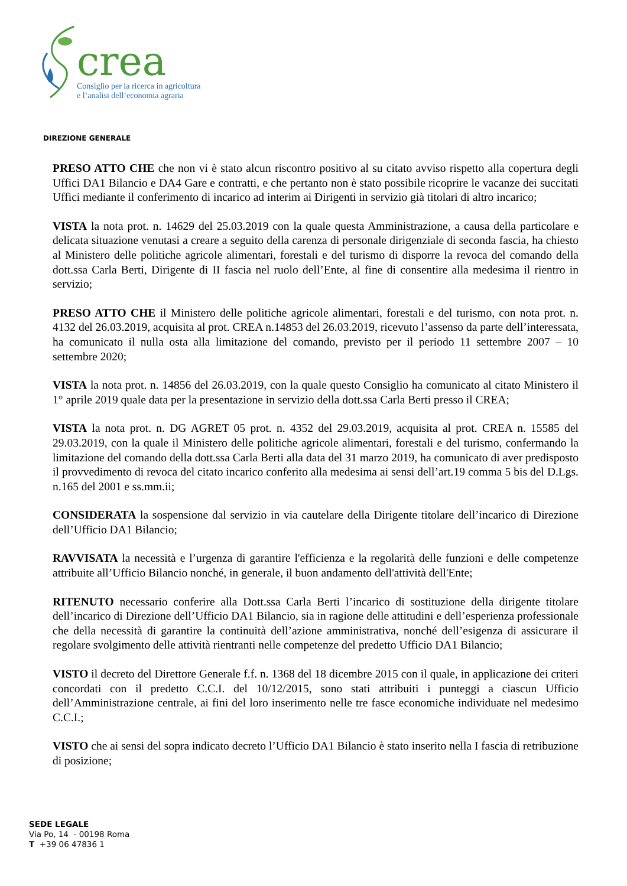crea
Consiglio per la ricerca in agricoltura
e l’analisi dell’economia agraria
DIREZIONE GENERALE
PRESO ATTO CHE che non vi è stato alcun riscontro positivo al su citato avviso rispetto alla copertura degli Uffici DA1 Bilancio e DA4 Gare e contratti, e che pertanto non è stato possibile ricoprire le vacanze dei succitati Uffici mediante il conferimento di incarico ad interim ai Dirigenti in servizio già titolari di altro incarico;
VISTA la nota prot. n. 14629 del 25.03.2019 con la quale questa Amministrazione, a causa della particolare e delicata situazione venutasi a creare a seguito della carenza di personale dirigenziale di seconda fascia, ha chiesto al Ministero delle politiche agricole alimentari, forestali e del turismo di disporre la revoca del comando della dott.ssa Carla Berti, Dirigente di II fascia nel ruolo dell’Ente, al fine di consentire alla medesima il rientro in servizio;
PRESO ATTO CHE il Ministero delle politiche agricole alimentari, forestali e del turismo, con nota prot. n. 4132 del 26.03.2019, acquisita al prot. CREA n.14853 del 26.03.2019, ricevuto l’assenso da parte dell’interessata, ha comunicato il nulla osta alla limitazione del comando, previsto per il periodo 11 settembre 2007 – 10 settembre 2020;
VISTA la nota prot. n. 14856 del 26.03.2019, con la quale questo Consiglio ha comunicato al citato Ministero il 1° aprile 2019 quale data per la presentazione in servizio della dott.ssa Carla Berti presso il CREA;
VISTA la nota prot. n. DG AGRET 05 prot. n. 4352 del 29.03.2019, acquisita al prot. CREA n. 15585 del 29.03.2019, con la quale il Ministero delle politiche agricole alimentari, forestali e del turismo, confermando la limitazione del comando della dott.ssa Carla Berti alla data del 31 marzo 2019, ha comunicato di aver predisposto il provvedimento di revoca del citato incarico conferito alla medesima ai sensi dell’art.19 comma 5 bis del D.Lgs. n.165 del 2001 e ss.mm.ii;
CONSIDERATA la sospensione dal servizio in via cautelare della Dirigente titolare dell’incarico di Direzione dell’Ufficio DA1 Bilancio;
RAVVISATA la necessità e l’urgenza di garantire l'efficienza e la regolarità delle funzioni e delle competenze attribuite all’Ufficio Bilancio nonché, in generale, il buon andamento dell'attività dell'Ente;
RITENUTO necessario conferire alla Dott.ssa Carla Berti l’incarico di sostituzione della dirigente titolare dell’incarico di Direzione dell’Ufficio DA1 Bilancio, sia in ragione delle attitudini e dell’esperienza professionale che della necessità di garantire la continuità dell’azione amministrativa, nonché dell’esigenza di assicurare il regolare svolgimento delle attività rientranti nelle competenze del predetto Ufficio DA1 Bilancio;
VISTO il decreto del Direttore Generale f.f. n. 1368 del 18 dicembre 2015 con il quale, in applicazione dei criteri concordati con il predetto C.C.I. del 10/12/2015, sono stati attribuiti i punteggi a ciascun Ufficio dell’Amministrazione centrale, ai fini del loro inserimento nelle tre fasce economiche individuate nel medesimo C.C.I.;
VISTO che ai sensi del sopra indicato decreto l’Ufficio DA1 Bilancio è stato inserito nella I fascia di retribuzione di posizione;
SEDE LEGALE
Via Po, 14 - 00198 Roma
T +39 06 47836 1